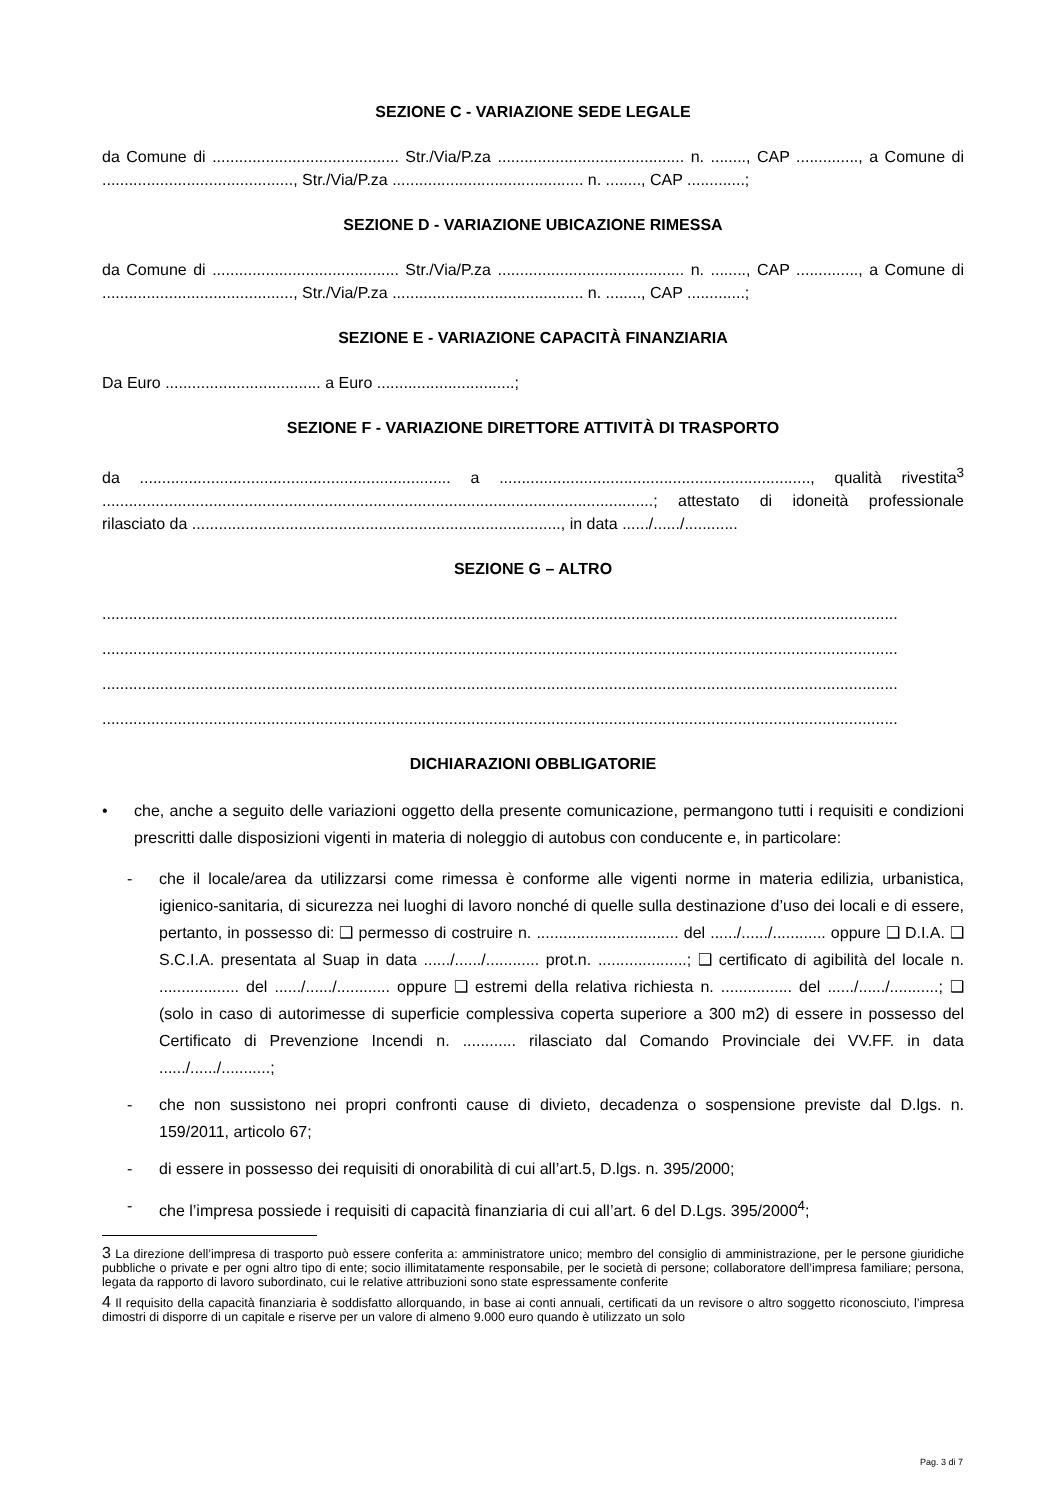SEZIONE C - VARIAZIONE SEDE LEGALE
da Comune di .......................................... Str./Via/P.za .......................................... n. ........, CAP .............., a Comune di ..........................................., Str./Via/P.za ........................................... n. ........, CAP .............;
SEZIONE D - VARIAZIONE UBICAZIONE RIMESSA
da Comune di .......................................... Str./Via/P.za .......................................... n. ........, CAP .............., a Comune di ..........................................., Str./Via/P.za ........................................... n. ........, CAP .............;
SEZIONE E - VARIAZIONE CAPACITÀ FINANZIARIA
Da Euro ................................... a Euro ...............................;
SEZIONE F - VARIAZIONE DIRETTORE ATTIVITÀ DI TRASPORTO
da ...................................................................... a ......................................................................, qualità rivestita<sup>3</sup> ............................................................................................................................; attestato di idoneità professionale rilasciato da ..................................................................................., in data ....../....../............
SEZIONE G – ALTRO
...................................................................................................................................................................................
...................................................................................................................................................................................
...................................................................................................................................................................................
...................................................................................................................................................................................
DICHIARAZIONI OBBLIGATORIE
• che, anche a seguito delle variazioni oggetto della presente comunicazione, permangono tutti i requisiti e condizioni prescritti dalle disposizioni vigenti in materia di noleggio di autobus con conducente e, in particolare:
- che il locale/area da utilizzarsi come rimessa è conforme alle vigenti norme in materia edilizia, urbanistica, igienico-sanitaria, di sicurezza nei luoghi di lavoro nonché di quelle sulla destinazione d’uso dei locali e di essere, pertanto, in possesso di: ❑ permesso di costruire n. ................................ del ....../....../............ oppure ❑ D.I.A. ❑ S.C.I.A. presentata al Suap in data ....../....../............ prot.n. ....................; ❑ certificato di agibilità del locale n. .................. del ....../....../............ oppure ❑ estremi della relativa richiesta n. ................ del ....../....../...........; ❑ (solo in caso di autorimesse di superficie complessiva coperta superiore a 300 m2) di essere in possesso del Certificato di Prevenzione Incendi n. ............ rilasciato dal Comando Provinciale dei VV.FF. in data ....../....../...........;
- che non sussistono nei propri confronti cause di divieto, decadenza o sospensione previste dal D.lgs. n. 159/2011, articolo 67;
- di essere in possesso dei requisiti di onorabilità di cui all’art.5, D.lgs. n. 395/2000;
- che l’impresa possiede i requisiti di capacità finanziaria di cui all’art. 6 del D.Lgs. 395/2000<sup>4</sup>;
3 La direzione dell’impresa di trasporto può essere conferita a: amministratore unico; membro del consiglio di amministrazione, per le persone giuridiche pubbliche o private e per ogni altro tipo di ente; socio illimitatamente responsabile, per le società di persone; collaboratore dell’impresa familiare; persona, legata da rapporto di lavoro subordinato, cui le relative attribuzioni sono state espressamente conferite
4 Il requisito della capacità finanziaria è soddisfatto allorquando, in base ai conti annuali, certificati da un revisore o altro soggetto riconosciuto, l’impresa dimostri di disporre di un capitale e riserve per un valore di almeno 9.000 euro quando è utilizzato un solo
Pag. 3 di 7